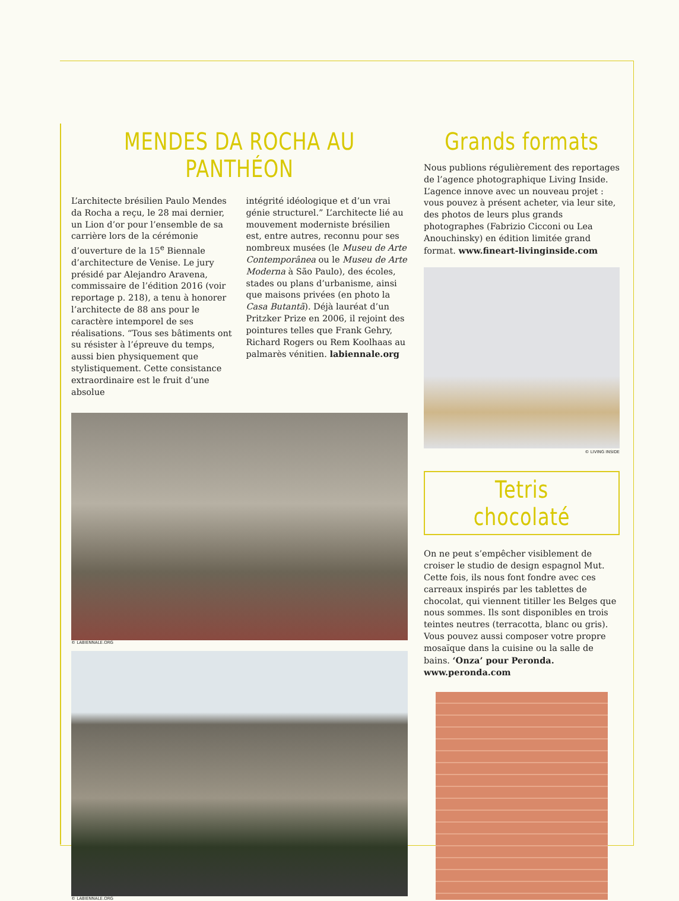MENDES DA ROCHA AU PANTHÉON
L’architecte brésilien Paulo Mendes da Rocha a reçu, le 28 mai dernier, un Lion d’or pour l’ensemble de sa carrière lors de la cérémonie d’ouverture de la 15<sup>e</sup> Biennale d’architecture de Venise. Le jury présidé par Alejandro Aravena, commissaire de l’édition 2016 (voir reportage p. 218), a tenu à honorer l’architecte de 88 ans pour le caractère intemporel de ses réalisations. “Tous ses bâtiments ont su résister à l’épreuve du temps, aussi bien physiquement que stylistiquement. Cette consistance extraordinaire est le fruit d’une absolue
intégrité idéologique et d’un vrai génie structurel.” L’architecte lié au mouvement moderniste brésilien est, entre autres, reconnu pour ses nombreux musées (le Museu de Arte Contemporânea ou le Museu de Arte Moderna à São Paulo), des écoles, stades ou plans d’urbanisme, ainsi que maisons privées (en photo la Casa Butantã). Déjà lauréat d’un Pritzker Prize en 2006, il rejoint des pointures telles que Frank Gehry, Richard Rogers ou Rem Koolhaas au palmarès vénitien. labiennale.org
© LABIENNALE.ORG
© LABIENNALE.ORG
Grands formats
Nous publions régulièrement des reportages de l’agence photographique Living Inside. L’agence innove avec un nouveau projet : vous pouvez à présent acheter, via leur site, des photos de leurs plus grands photographes (Fabrizio Cicconi ou Lea Anouchinsky) en édition limitée grand format. www.fineart-livinginside.com
© LIVING INSIDE
Tetris chocolaté
On ne peut s’empêcher visiblement de croiser le studio de design espagnol Mut. Cette fois, ils nous font fondre avec ces carreaux inspirés par les tablettes de chocolat, qui viennent titiller les Belges que nous sommes. Ils sont disponibles en trois teintes neutres (terracotta, blanc ou gris). Vous pouvez aussi composer votre propre mosaïque dans la cuisine ou la salle de bains. ‘Onza’ pour Peronda. www.peronda.com